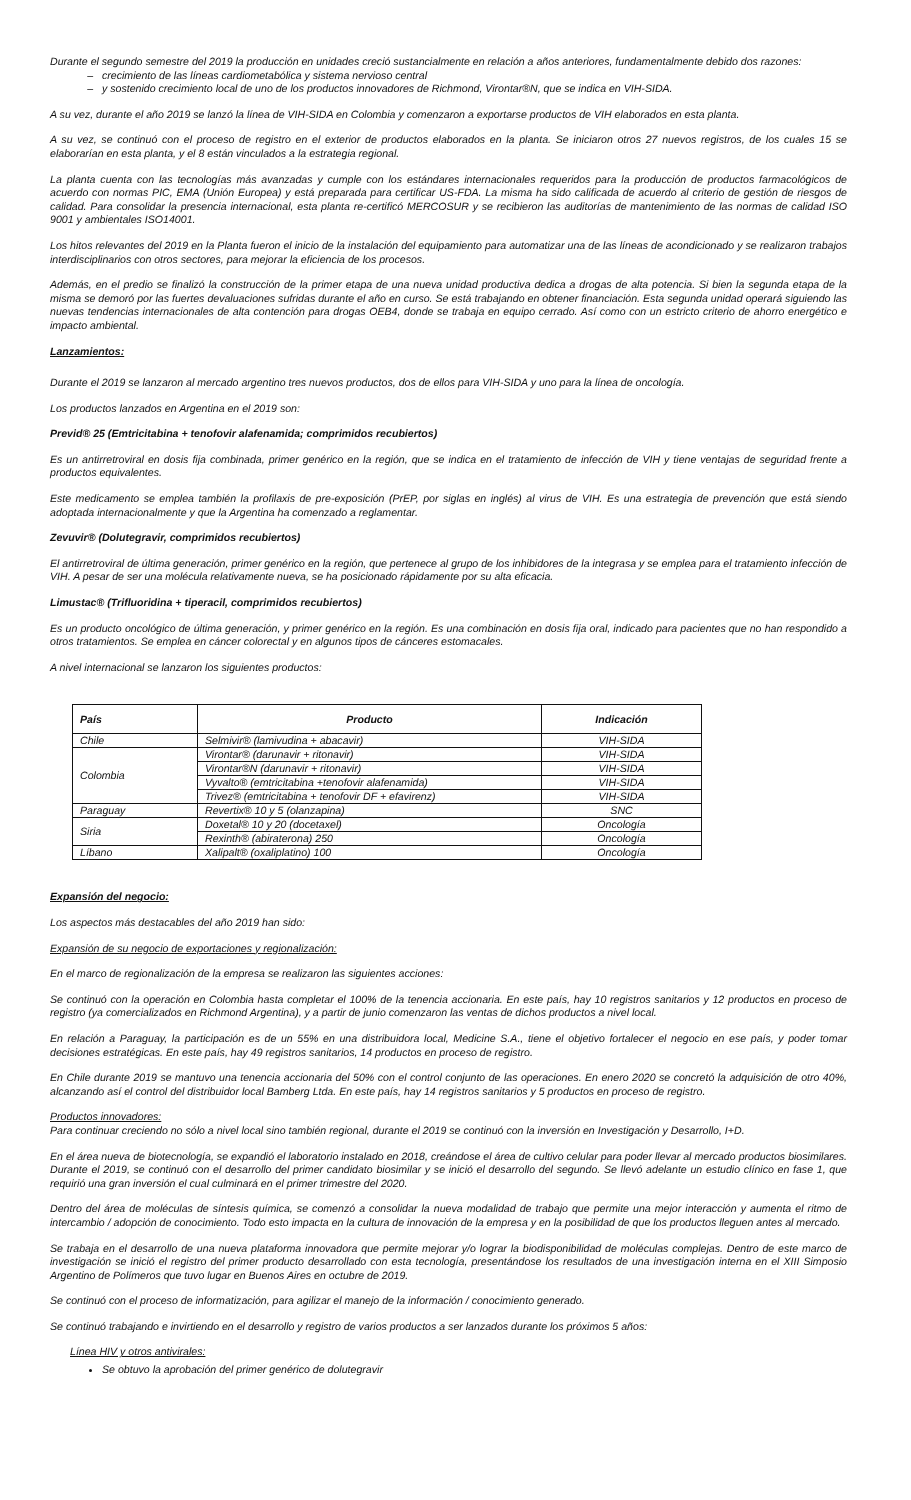Durante el segundo semestre del 2019 la producción en unidades creció sustancialmente en relación a años anteriores, fundamentalmente debido dos razones:
crecimiento de las líneas cardiometabólica y sistema nervioso central
y sostenido crecimiento local de uno de los productos innovadores de Richmond, Virontar®N, que se indica en VIH-SIDA.
A su vez, durante el año 2019 se lanzó la línea de VIH-SIDA en Colombia y comenzaron a exportarse productos de VIH elaborados en esta planta.
A su vez, se continuó con el proceso de registro en el exterior de productos elaborados en la planta. Se iniciaron otros 27 nuevos registros, de los cuales 15 se elaborarían en esta planta, y el 8 están vinculados a la estrategia regional.
La planta cuenta con las tecnologías más avanzadas y cumple con los estándares internacionales requeridos para la producción de productos farmacológicos de acuerdo con normas PIC, EMA (Unión Europea) y está preparada para certificar US-FDA. La misma ha sido calificada de acuerdo al criterio de gestión de riesgos de calidad. Para consolidar la presencia internacional, esta planta re-certificó MERCOSUR y se recibieron las auditorías de mantenimiento de las normas de calidad ISO 9001 y ambientales ISO14001.
Los hitos relevantes del 2019 en la Planta fueron el inicio de la instalación del equipamiento para automatizar una de las líneas de acondicionado y se realizaron trabajos interdisciplinarios con otros sectores, para mejorar la eficiencia de los procesos.
Además, en el predio se finalizó la construcción de la primer etapa de una nueva unidad productiva dedica a drogas de alta potencia. Si bien la segunda etapa de la misma se demoró por las fuertes devaluaciones sufridas durante el año en curso. Se está trabajando en obtener financiación. Esta segunda unidad operará siguiendo las nuevas tendencias internacionales de alta contención para drogas OEB4, donde se trabaja en equipo cerrado. Así como con un estricto criterio de ahorro energético e impacto ambiental.
Lanzamientos:
Durante el 2019 se lanzaron al mercado argentino tres nuevos productos, dos de ellos para VIH-SIDA y uno para la línea de oncología.
Los productos lanzados en Argentina en el 2019 son:
Previd® 25 (Emtricitabina + tenofovir alafenamida; comprimidos recubiertos)
Es un antirretroviral en dosis fija combinada, primer genérico en la región, que se indica en el tratamiento de infección de VIH y tiene ventajas de seguridad frente a productos equivalentes.
Este medicamento se emplea también la profilaxis de pre-exposición (PrEP, por siglas en inglés) al virus de VIH. Es una estrategia de prevención que está siendo adoptada internacionalmente y que la Argentina ha comenzado a reglamentar.
Zevuvir® (Dolutegravir, comprimidos recubiertos)
El antirretroviral de última generación, primer genérico en la región, que pertenece al grupo de los inhibidores de la integrasa y se emplea para el tratamiento infección de VIH. A pesar de ser una molécula relativamente nueva, se ha posicionado rápidamente por su alta eficacia.
Limustac® (Trifluoridina + tiperacil, comprimidos recubiertos)
Es un producto oncológico de última generación, y primer genérico en la región. Es una combinación en dosis fija oral, indicado para pacientes que no han respondido a otros tratamientos. Se emplea en cáncer colorectal y en algunos tipos de cánceres estomacales.
A nivel internacional se lanzaron los siguientes productos:
| País | Producto | Indicación |
| --- | --- | --- |
| Chile | Selmivir® (lamivudina + abacavir) | VIH-SIDA |
| Colombia | Virontar® (darunavir + ritonavir) | VIH-SIDA |
| | Virontar®N (darunavir + ritonavir) | VIH-SIDA |
| | Vyvalto® (emtricitabina +tenofovir alafenamida) | VIH-SIDA |
| | Trivez® (emtricitabina + tenofovir DF + efavirenz) | VIH-SIDA |
| Paraguay | Revertix® 10 y 5 (olanzapina) | SNC |
| Siria | Doxetal® 10 y 20 (docetaxel) | Oncología |
| | Rexinth® (abiraterona) 250 | Oncología |
| Líbano | Xalipalt® (oxaliplatino) 100 | Oncología |
Expansión del negocio:
Los aspectos más destacables del año 2019 han sido:
Expansión de su negocio de exportaciones y regionalización:
En el marco de regionalización de la empresa se realizaron las siguientes acciones:
Se continuó con la operación en Colombia hasta completar el 100% de la tenencia accionaria. En este país, hay 10 registros sanitarios y 12 productos en proceso de registro (ya comercializados en Richmond Argentina), y a partir de junio comenzaron las ventas de dichos productos a nivel local.
En relación a Paraguay, la participación es de un 55% en una distribuidora local, Medicine S.A., tiene el objetivo fortalecer el negocio en ese país, y poder tomar decisiones estratégicas. En este país, hay 49 registros sanitarios, 14 productos en proceso de registro.
En Chile durante 2019 se mantuvo una tenencia accionaria del 50% con el control conjunto de las operaciones. En enero 2020 se concretó la adquisición de otro 40%, alcanzando así el control del distribuidor local Bamberg Ltda. En este país, hay 14 registros sanitarios y 5 productos en proceso de registro.
Productos innovadores:
Para continuar creciendo no sólo a nivel local sino también regional, durante el 2019 se continuó con la inversión en Investigación y Desarrollo, I+D.
En el área nueva de biotecnología, se expandió el laboratorio instalado en 2018, creándose el área de cultivo celular para poder llevar al mercado productos biosimilares. Durante el 2019, se continuó con el desarrollo del primer candidato biosimilar y se inició el desarrollo del segundo. Se llevó adelante un estudio clínico en fase 1, que requirió una gran inversión el cual culminará en el primer trimestre del 2020.
Dentro del área de moléculas de síntesis química, se comenzó a consolidar la nueva modalidad de trabajo que permite una mejor interacción y aumenta el ritmo de intercambio / adopción de conocimiento. Todo esto impacta en la cultura de innovación de la empresa y en la posibilidad de que los productos lleguen antes al mercado.
Se trabaja en el desarrollo de una nueva plataforma innovadora que permite mejorar y/o lograr la biodisponibilidad de moléculas complejas. Dentro de este marco de investigación se inició el registro del primer producto desarrollado con esta tecnología, presentándose los resultados de una investigación interna en el XIII Simposio Argentino de Polímeros que tuvo lugar en Buenos Aires en octubre de 2019.
Se continuó con el proceso de informatización, para agilizar el manejo de la información / conocimiento generado.
Se continuó trabajando e invirtiendo en el desarrollo y registro de varios productos a ser lanzados durante los próximos 5 años:
Línea HIV y otros antivirales:
Se obtuvo la aprobación del primer genérico de dolutegravir